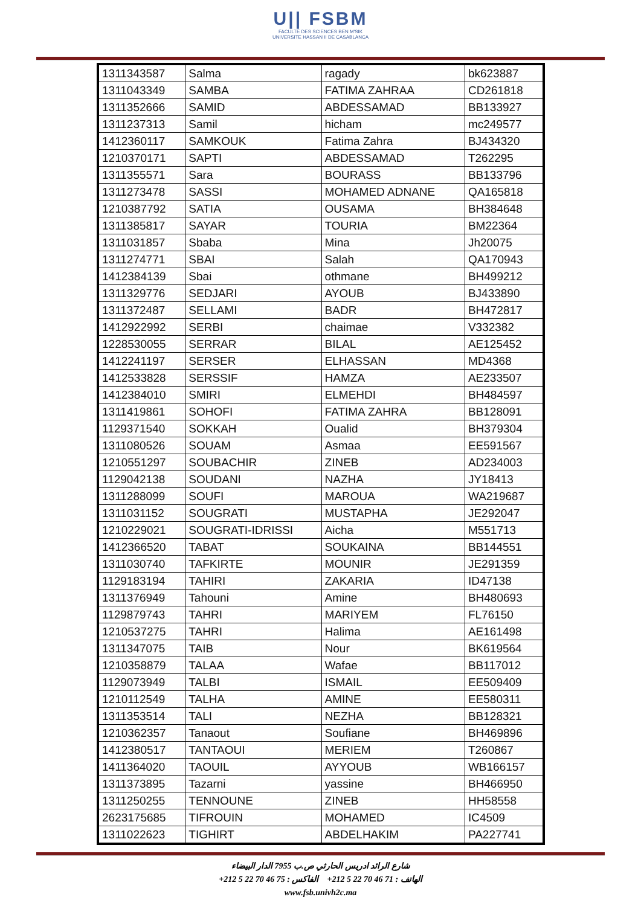U|| FSBM
FACULTE DES SCIENCES BEN M'SIK
UNIVERSITE HASSAN II DE CASABLANCA
| 1311343587 | Salma | ragady | bk623887 |
| 1311043349 | SAMBA | FATIMA ZAHRAA | CD261818 |
| 1311352666 | SAMID | ABDESSAMAD | BB133927 |
| 1311237313 | Samil | hicham | mc249577 |
| 1412360117 | SAMKOUK | Fatima Zahra | BJ434320 |
| 1210370171 | SAPTI | ABDESSAMAD | T262295 |
| 1311355571 | Sara | BOURASS | BB133796 |
| 1311273478 | SASSI | MOHAMED ADNANE | QA165818 |
| 1210387792 | SATIA | OUSAMA | BH384648 |
| 1311385817 | SAYAR | TOURIA | BM22364 |
| 1311031857 | Sbaba | Mina | Jh20075 |
| 1311274771 | SBAI | Salah | QA170943 |
| 1412384139 | Sbai | othmane | BH499212 |
| 1311329776 | SEDJARI | AYOUB | BJ433890 |
| 1311372487 | SELLAMI | BADR | BH472817 |
| 1412922992 | SERBI | chaimae | V332382 |
| 1228530055 | SERRAR | BILAL | AE125452 |
| 1412241197 | SERSER | ELHASSAN | MD4368 |
| 1412533828 | SERSSIF | HAMZA | AE233507 |
| 1412384010 | SMIRI | ELMEHDI | BH484597 |
| 1311419861 | SOHOFI | FATIMA ZAHRA | BB128091 |
| 1129371540 | SOKKAH | Oualid | BH379304 |
| 1311080526 | SOUAM | Asmaa | EE591567 |
| 1210551297 | SOUBACHIR | ZINEB | AD234003 |
| 1129042138 | SOUDANI | NAZHA | JY18413 |
| 1311288099 | SOUFI | MAROUA | WA219687 |
| 1311031152 | SOUGRATI | MUSTAPHA | JE292047 |
| 1210229021 | SOUGRATI-IDRISSI | Aicha | M551713 |
| 1412366520 | TABAT | SOUKAINA | BB144551 |
| 1311030740 | TAFKIRTE | MOUNIR | JE291359 |
| 1129183194 | TAHIRI | ZAKARIA | ID47138 |
| 1311376949 | Tahouni | Amine | BH480693 |
| 1129879743 | TAHRI | MARIYEM | FL76150 |
| 1210537275 | TAHRI | Halima | AE161498 |
| 1311347075 | TAIB | Nour | BK619564 |
| 1210358879 | TALAA | Wafae | BB117012 |
| 1129073949 | TALBI | ISMAIL | EE509409 |
| 1210112549 | TALHA | AMINE | EE580311 |
| 1311353514 | TALI | NEZHA | BB128321 |
| 1210362357 | Tanaout | Soufiane | BH469896 |
| 1412380517 | TANTAOUI | MERIEM | T260867 |
| 1411364020 | TAOUIL | AYYOUB | WB166157 |
| 1311373895 | Tazarni | yassine | BH466950 |
| 1311250255 | TENNOUNE | ZINEB | HH58558 |
| 2623175685 | TIFROUIN | MOHAMED | IC4509 |
| 1311022623 | TIGHIRT | ABDELHAKIM | PA227741 |
شارع الرائد ادريس الحارثي ص.ب 7955 الدار البيضاء
الهاتف : 71 46 70 22 5 212+ الفاكس : 75 46 70 22 5 212+
www.fsb.univh2c.ma